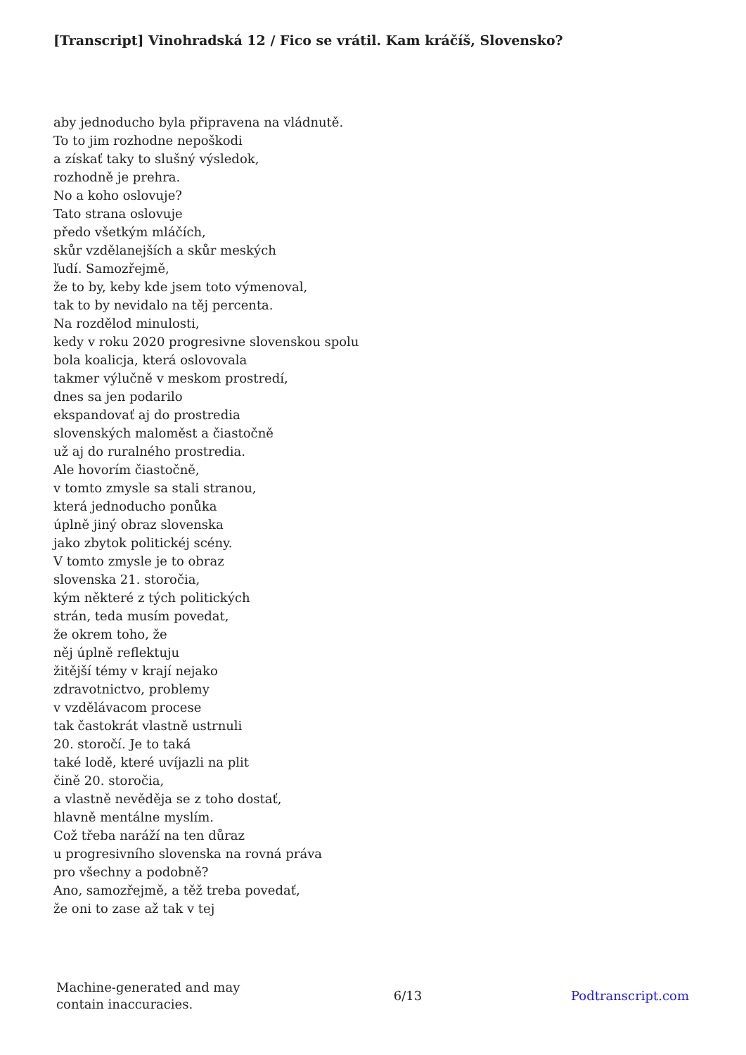[Transcript] Vinohradská 12 / Fico se vrátil. Kam kráčíš, Slovensko?
aby jednoducho byla připravena na vládnutě.
To to jim rozhodne nepoškodi
a získať taky to slušný výsledok,
rozhodně je prehra.
No a koho oslovuje?
Tato strana oslovuje
předo všetkým mláčích,
skůr vzdělanejších a skůr meských
ľudí. Samozřejmě,
že to by, keby kde jsem toto výmenoval,
tak to by nevidalo na těj percenta.
Na rozdělod minulosti,
kedy v roku 2020 progresivne slovenskou spolu
bola koalicja, která oslovovala
takmer výlučně v meskom prostredí,
dnes sa jen podarilo
ekspandovať aj do prostredia
slovenských maloměst a čiastočně
už aj do ruralného prostredia.
Ale hovorím čiastočně,
v tomto zmysle sa stali stranou,
která jednoducho ponůka
úplně jiný obraz slovenska
jako zbytok politickéj scény.
V tomto zmysle je to obraz
slovenska 21. storočia,
kým některé z tých politických
strán, teda musím povedat,
že okrem toho, že
něj úplně reflektuju
žitější témy v krají nejako
zdravotnictvo, problemy
v vzdělávacom procese
tak častokrát vlastně ustrnuli
20. storočí. Je to taká
také lodě, které uvíjazli na plit
čině 20. storočia,
a vlastně nevěděja se z toho dostať,
hlavně mentálne myslím.
Což třeba naráží na ten důraz
u progresivního slovenska na rovná práva
pro všechny a podobně?
Ano, samozřejmě, a těž treba povedať,
že oni to zase až tak v tej
Machine-generated and may
contain inaccuracies.
6/13 Podtranscript.com